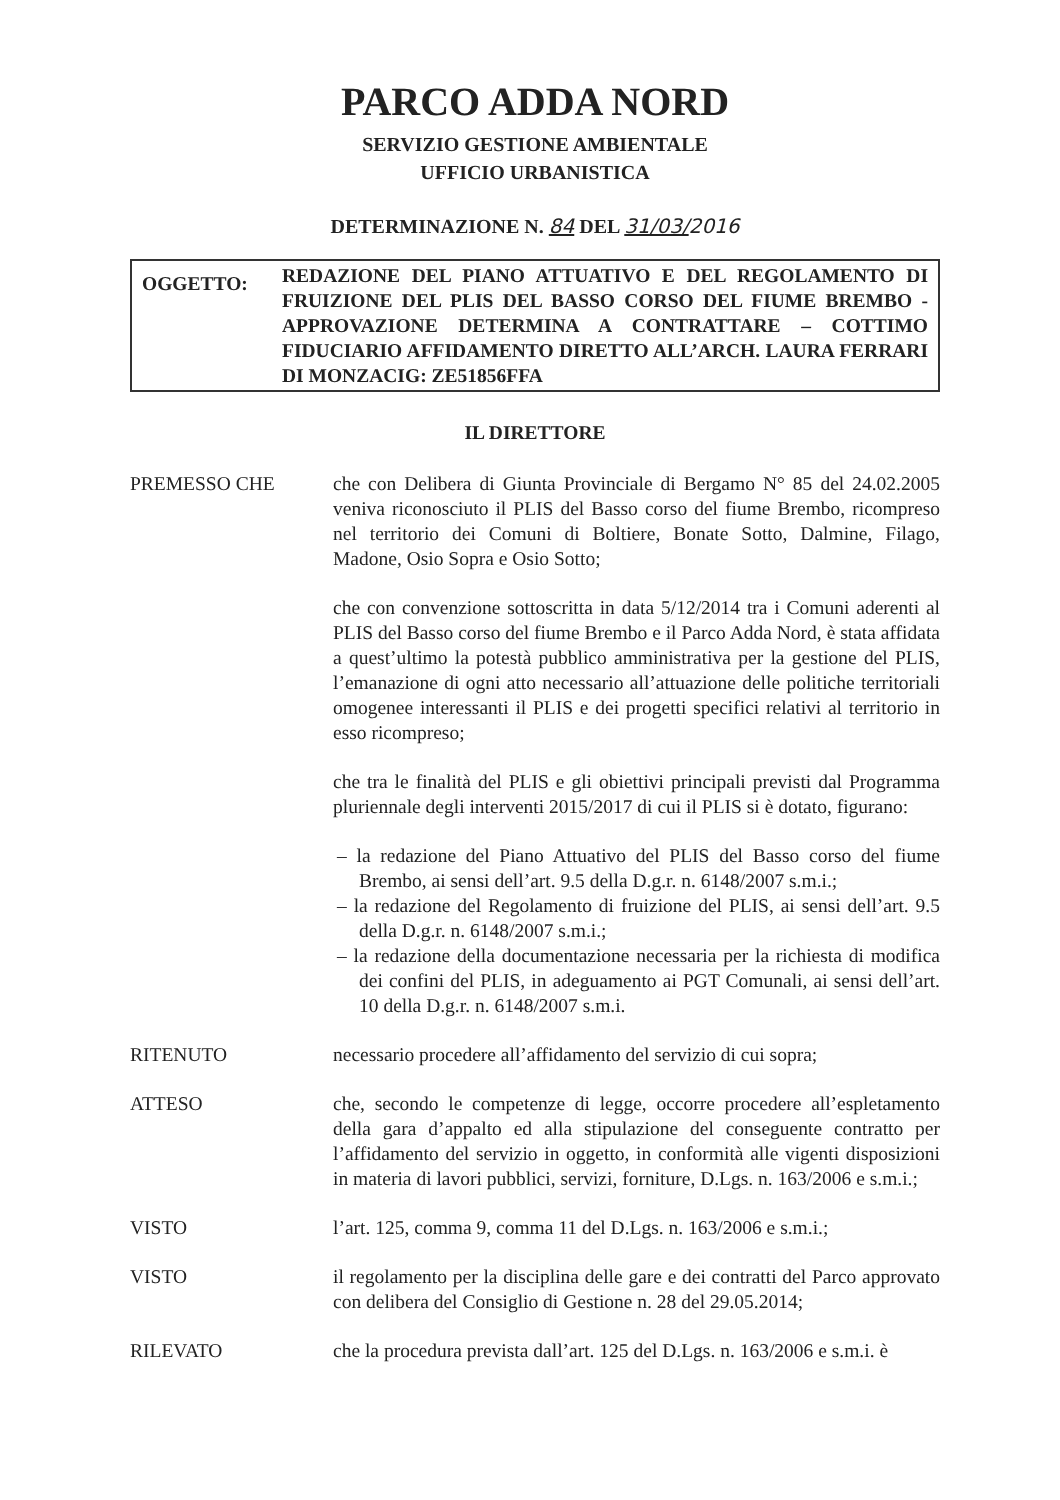PARCO ADDA NORD
SERVIZIO GESTIONE AMBIENTALE
UFFICIO URBANISTICA
DETERMINAZIONE N. 84 DEL 31/03/2016
OGGETTO:
REDAZIONE DEL PIANO ATTUATIVO E DEL REGOLAMENTO DI FRUIZIONE DEL PLIS DEL BASSO CORSO DEL FIUME BREMBO - APPROVAZIONE DETERMINA A CONTRATTARE – COTTIMO FIDUCIARIO AFFIDAMENTO DIRETTO ALL’ARCH. LAURA FERRARI DI MONZACIG: ZE51856FFA
IL DIRETTORE
PREMESSO CHE che con Delibera di Giunta Provinciale di Bergamo N° 85 del 24.02.2005 veniva riconosciuto il PLIS del Basso corso del fiume Brembo, ricompreso nel territorio dei Comuni di Boltiere, Bonate Sotto, Dalmine, Filago, Madone, Osio Sopra e Osio Sotto;
che con convenzione sottoscritta in data 5/12/2014 tra i Comuni aderenti al PLIS del Basso corso del fiume Brembo e il Parco Adda Nord, è stata affidata a quest’ultimo la potestà pubblico amministrativa per la gestione del PLIS, l’emanazione di ogni atto necessario all’attuazione delle politiche territoriali omogenee interessanti il PLIS e dei progetti specifici relativi al territorio in esso ricompreso;
che tra le finalità del PLIS e gli obiettivi principali previsti dal Programma pluriennale degli interventi 2015/2017 di cui il PLIS si è dotato, figurano:
– la redazione del Piano Attuativo del PLIS del Basso corso del fiume Brembo, ai sensi dell’art. 9.5 della D.g.r. n. 6148/2007 s.m.i.;
– la redazione del Regolamento di fruizione del PLIS, ai sensi dell’art. 9.5 della D.g.r. n. 6148/2007 s.m.i.;
– la redazione della documentazione necessaria per la richiesta di modifica dei confini del PLIS, in adeguamento ai PGT Comunali, ai sensi dell’art. 10 della D.g.r. n. 6148/2007 s.m.i.
RITENUTO necessario procedere all’affidamento del servizio di cui sopra;
ATTESO che, secondo le competenze di legge, occorre procedere all’espletamento della gara d’appalto ed alla stipulazione del conseguente contratto per l’affidamento del servizio in oggetto, in conformità alle vigenti disposizioni in materia di lavori pubblici, servizi, forniture, D.Lgs. n. 163/2006 e s.m.i.;
VISTO l’art. 125, comma 9, comma 11 del D.Lgs. n. 163/2006 e s.m.i.;
VISTO il regolamento per la disciplina delle gare e dei contratti del Parco approvato con delibera del Consiglio di Gestione n. 28 del 29.05.2014;
RILEVATO che la procedura prevista dall’art. 125 del D.Lgs. n. 163/2006 e s.m.i. è